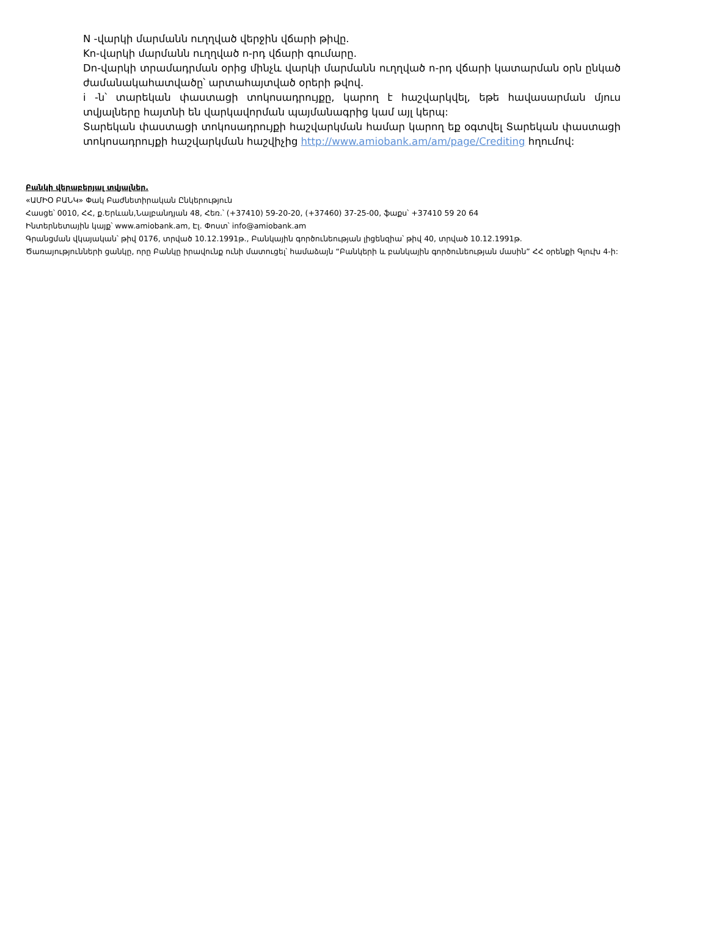N -վարկի մարմանն ուղղված վերջին վճարի թիվը.
Kn-վարկի մարմանն ուղղված n-րդ վճարի գումարը.
Dn-վարկի տրամադրման օրից մինչև վարկի մարմանն ուղղված n-րդ վճարի կատարման օրն ընկած ժամանակահատվածը՝ արտահայտված օրերի թվով.
i -ն՝ տարեկան փաստացի տոկոսադրույքը, կարող է հաշվարկվել, եթե հավասարման մյուս տվյալները հայտնի են վարկավորման պայմանագրից կամ այլ կերպ:
Տարեկան փաստացի տոկոսադրույքի հաշվարկման համար կարող եք օգտվել Տարեկան փաստացի տոկոսադրույքի հաշվարկման հաշվիչից http://www.amiobank.am/am/page/Crediting հղումով:
Բանկի վերաբերյալ տվյալներ.
«ԱՄԻՕ ԲԱՆԿ» Փակ Բաժնետիրական Ընկերություն
Հասցե՝ 0010, ՀՀ, ք.Երևան,Նալբանդյան 48, Հեռ.՝ (+37410) 59-20-20, (+37460) 37-25-00, ֆաքս՝ +37410 59 20 64
Ինտերնետային կայք՝ www.amiobank.am, Էլ. Փոստ՝ info@amiobank.am
Գրանցման վկայական՝ թիվ 0176, տրված 10.12.1991թ., Բանկային գործունեության լիցենզիա՝ թիվ 40, տրված 10.12.1991թ.
Ծառայությունների ցանկը, որը Բանկը իրավունք ունի մատուցել՝ համաձայն “Բանկերի և բանկային գործունեության մասին” ՀՀ օրենքի Գլուխ 4-ի: